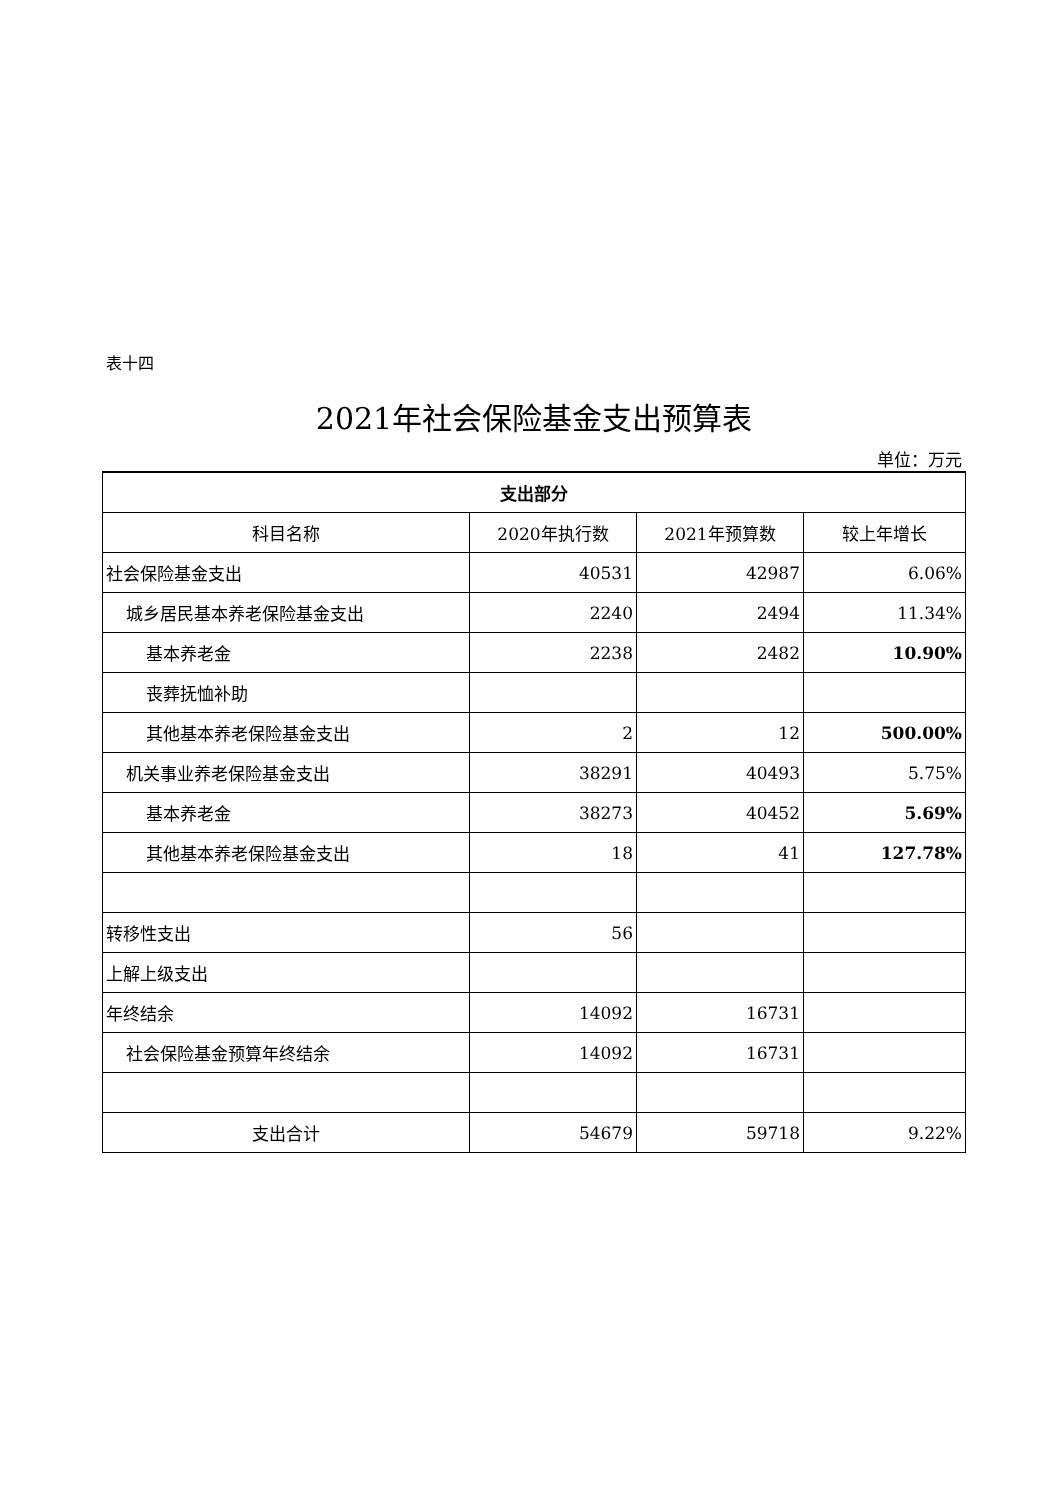表十四
2021年社会保险基金支出预算表
单位：万元
| 支出部分 | | | |
| --- | --- | --- | --- |
| 科目名称 | 2020年执行数 | 2021年预算数 | 较上年增长 |
| 社会保险基金支出 | 40531 | 42987 | 6.06% |
| 城乡居民基本养老保险基金支出 | 2240 | 2494 | 11.34% |
| 基本养老金 | 2238 | 2482 | 10.90% |
| 丧葬抚恤补助 | | | |
| 其他基本养老保险基金支出 | 2 | 12 | 500.00% |
| 机关事业养老保险基金支出 | 38291 | 40493 | 5.75% |
| 基本养老金 | 38273 | 40452 | 5.69% |
| 其他基本养老保险基金支出 | 18 | 41 | 127.78% |
| 转移性支出 | 56 | | |
| 上解上级支出 | | | |
| 年终结余 | 14092 | 16731 | |
| 社会保险基金预算年终结余 | 14092 | 16731 | |
| 支出合计 | 54679 | 59718 | 9.22% |